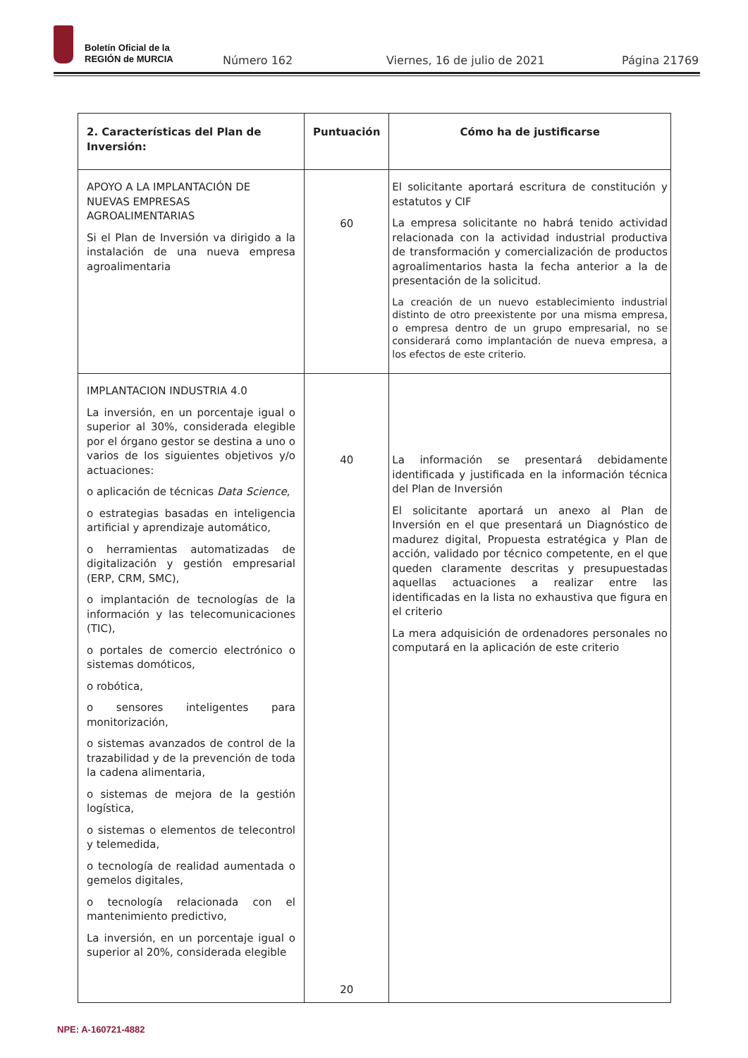Boletín Oficial de la
REGIÓN de MURCIA
Número 162 Viernes, 16 de julio de 2021 Página 21769
| 2. Características del Plan de Inversión: | Puntuación | Cómo ha de justificarse |
| --- | --- | --- |
| APOYO A LA IMPLANTACIÓN DE NUEVAS EMPRESAS AGROALIMENTARIAS Si el Plan de Inversión va dirigido a la instalación de una nueva empresa agroalimentaria | 60 | El solicitante aportará escritura de constitución y estatutos y CIF La empresa solicitante no habrá tenido actividad relacionada con la actividad industrial productiva de transformación y comercialización de productos agroalimentarios hasta la fecha anterior a la de presentación de la solicitud. La creación de un nuevo establecimiento industrial distinto de otro preexistente por una misma empresa, o empresa dentro de un grupo empresarial, no se considerará como implantación de nueva empresa, a los efectos de este criterio. |
| IMPLANTACION INDUSTRIA 4.0 La inversión, en un porcentaje igual o superior al 30%, considerada elegible por el órgano gestor se destina a uno o varios de los siguientes objetivos y/o actuaciones: o aplicación de técnicas Data Science , o estrategias basadas en inteligencia artificial y aprendizaje automático, o herramientas automatizadas de digitalización y gestión empresarial (ERP, CRM, SMC), o implantación de tecnologías de la información y las telecomunicaciones (TIC), o portales de comercio electrónico o sistemas domóticos, o robótica, o sensores inteligentes para monitorización, o sistemas avanzados de control de la trazabilidad y de la prevención de toda la cadena alimentaria, o sistemas de mejora de la gestión logística, o sistemas o elementos de telecontrol y telemedida, o tecnología de realidad aumentada o gemelos digitales, o tecnología relacionada con el mantenimiento predictivo, La inversión, en un porcentaje igual o superior al 20%, considerada elegible | 40 20 | La información se presentará debidamente identificada y justificada en la información técnica del Plan de Inversión El solicitante aportará un anexo al Plan de Inversión en el que presentará un Diagnóstico de madurez digital, Propuesta estratégica y Plan de acción, validado por técnico competente, en el que queden claramente descritas y presupuestadas aquellas actuaciones a realizar entre las identificadas en la lista no exhaustiva que figura en el criterio La mera adquisición de ordenadores personales no computará en la aplicación de este criterio |
NPE: A-160721-4882